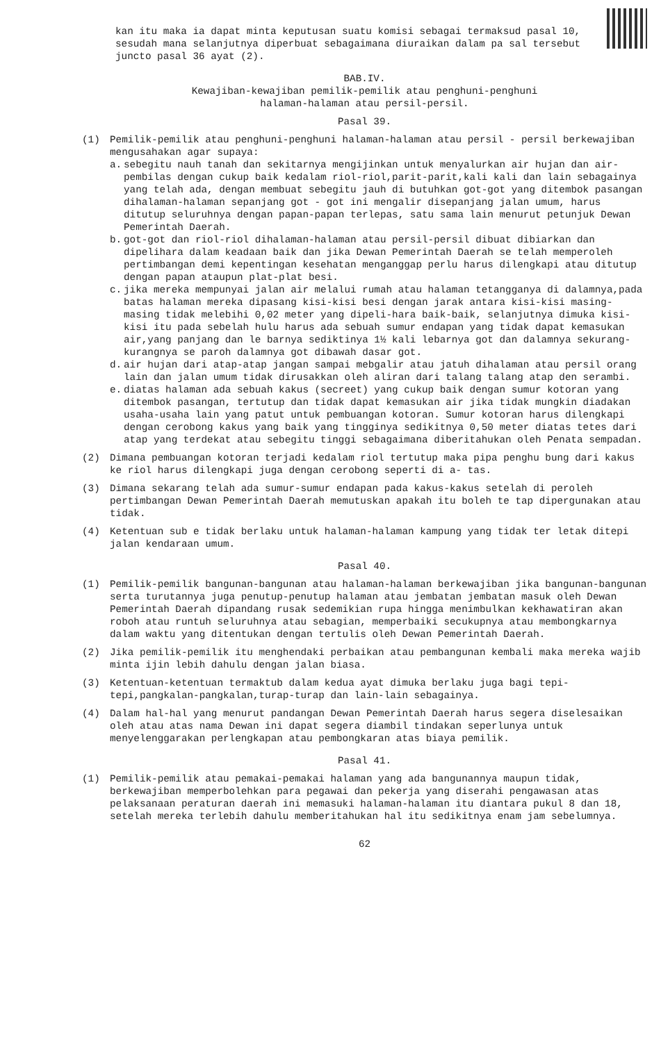kan itu maka ia dapat minta keputusan suatu komisi sebagai termaksud pasal 10, sesudah mana selanjutnya diperbuat sebagaimana diuraikan dalam pa sal tersebut juncto pasal 36 ayat (2).
BAB.IV.
Kewajiban-kewajiban pemilik-pemilik atau penghuni-penghuni
halaman-halaman atau persil-persil.
Pasal 39.
(1) Pemilik-pemilik atau penghuni-penghuni halaman-halaman atau persil - persil berkewajiban mengusahakan agar supaya:
a. sebegitu nauh tanah dan sekitarnya mengijinkan untuk menyalurkan air hujan dan air-pembilas dengan cukup baik kedalam riol-riol,parit-parit,kali kali dan lain sebagainya yang telah ada, dengan membuat sebegitu jauh di butuhkan got-got yang ditembok pasangan dihalaman-halaman sepanjang got - got ini mengalir disepanjang jalan umum, harus ditutup seluruhnya dengan papan-papan terlepas, satu sama lain menurut petunjuk Dewan Pemerintah Daerah.
b. got-got dan riol-riol dihalaman-halaman atau persil-persil dibuat dibiarkan dan dipelihara dalam keadaan baik dan jika Dewan Pemerintah Daerah se telah memperoleh pertimbangan demi kepentingan kesehatan menganggap perlu harus dilengkapi atau ditutup dengan papan ataupun plat-plat besi.
c. jika mereka mempunyai jalan air melalui rumah atau halaman tetangganya di dalamnya,pada batas halaman mereka dipasang kisi-kisi besi dengan jarak antara kisi-kisi masing-masing tidak melebihi 0,02 meter yang dipeli-hara baik-baik, selanjutnya dimuka kisi-kisi itu pada sebelah hulu harus ada sebuah sumur endapan yang tidak dapat kemasukan air,yang panjang dan le barnya sediktinya 1½ kali lebarnya got dan dalamnya sekurang-kurangnya se paroh dalamnya got dibawah dasar got.
d. air hujan dari atap-atap jangan sampai mebgalir atau jatuh dihalaman atau persil orang lain dan jalan umum tidak dirusakkan oleh aliran dari talang talang atap den serambi.
e. diatas halaman ada sebuah kakus (secreet) yang cukup baik dengan sumur kotoran yang ditembok pasangan, tertutup dan tidak dapat kemasukan air jika tidak mungkin diadakan usaha-usaha lain yang patut untuk pembuangan kotoran. Sumur kotoran harus dilengkapi dengan cerobong kakus yang baik yang tingginya sedikitnya 0,50 meter diatas tetes dari atap yang terdekat atau sebegitu tinggi sebagaimana diberitahukan oleh Penata sempadan.
(2) Dimana pembuangan kotoran terjadi kedalam riol tertutup maka pipa penghu bung dari kakus ke riol harus dilengkapi juga dengan cerobong seperti di a- tas.
(3) Dimana sekarang telah ada sumur-sumur endapan pada kakus-kakus setelah di peroleh pertimbangan Dewan Pemerintah Daerah memutuskan apakah itu boleh te tap dipergunakan atau tidak.
(4) Ketentuan sub e tidak berlaku untuk halaman-halaman kampung yang tidak ter letak ditepi jalan kendaraan umum.
Pasal 40.
(1) Pemilik-pemilik bangunan-bangunan atau halaman-halaman berkewajiban jika bangunan-bangunan serta turutannya juga penutup-penutup halaman atau jembatan jembatan masuk oleh Dewan Pemerintah Daerah dipandang rusak sedemikian rupa hingga menimbulkan kekhawatiran akan roboh atau runtuh seluruhnya atau sebagian, memperbaiki secukupnya atau membongkarnya dalam waktu yang ditentukan dengan tertulis oleh Dewan Pemerintah Daerah.
(2) Jika pemilik-pemilik itu menghendaki perbaikan atau pembangunan kembali maka mereka wajib minta ijin lebih dahulu dengan jalan biasa.
(3) Ketentuan-ketentuan termaktub dalam kedua ayat dimuka berlaku juga bagi tepi-tepi,pangkalan-pangkalan,turap-turap dan lain-lain sebagainya.
(4) Dalam hal-hal yang menurut pandangan Dewan Pemerintah Daerah harus segera diselesaikan oleh atau atas nama Dewan ini dapat segera diambil tindakan seperlunya untuk menyelenggarakan perlengkapan atau pembongkaran atas biaya pemilik.
Pasal 41.
(1) Pemilik-pemilik atau pemakai-pemakai halaman yang ada bangunannya maupun tidak, berkewajiban memperbolehkan para pegawai dan pekerja yang diserahi pengawasan atas pelaksanaan peraturan daerah ini memasuki halaman-halaman itu diantara pukul 8 dan 18, setelah mereka terlebih dahulu memberitahukan hal itu sedikitnya enam jam sebelumnya.
62